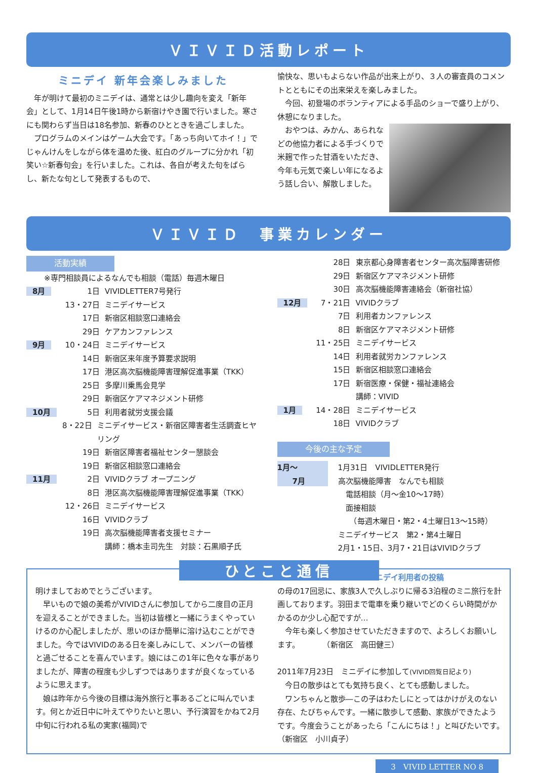ＶＩＶＩＤ活動レポート
ミニデイ 新年会楽しみました
　年が明けて最初のミニデイは、通常とは少し趣向を変え「新年会」として、1月14日午後1時から新宿けやき園で行いました。寒さにも関わらず当日は18名参加、新春のひとときを過ごしました。
　プログラムのメインはゲーム大会です。「あっち向いてホイ！」でじゃんけんをしながら体を温めた後、紅白のグループに分かれ「初笑い☆新春句会」を行いました。これは、各自が考えた句をばらし、新たな句として発表するもので、
愉快な、思いもよらない作品が出来上がり、３人の審査員のコメントとともにその出来栄えを楽しみました。
　今回、初登場のボランティアによる手品のショーで盛り上がり、休憩になりました。
　おやつは、みかん、あられなどの他協力者による手づくりで米麹で作った甘酒をいただき、今年も元気で楽しい年になるよう話し合い、解散しました。
ＶＩＶＩＤ　事業カレンダー
活動実績
※専門相談員によるなんでも相談（電話）毎週木曜日
8月 1日 VIVIDLETTER7号発行
13・27日 ミニデイサービス
17日 新宿区相談窓口連絡会
29日 ケアカンファレンス
9月 10・24日 ミニデイサービス
14日 新宿区来年度予算要求説明
17日 港区高次脳機能障害理解促進事業（TKK）
25日 多摩川乗馬会見学
29日 新宿区ケアマネジメント研修
10月 5日 利用者就労支援会議
8・22日 ミニデイサービス・新宿区障害者生活調査ヒヤリング
19日 新宿区障害者福祉センター懇談会
19日 新宿区相談窓口連絡会
11月 2日 VIVIDクラブ オープニング
8日 港区高次脳機能障害理解促進事業（TKK）
12・26日 ミニデイサービス
16日 VIVIDクラブ
19日 高次脳機能障害者支援セミナー
講師：橋本圭司先生　対談：石黒順子氏
28日 東京都心身障害者センター高次脳障害研修
29日 新宿区ケアマネジメント研修
30日 高次脳機能障害連絡会（新宿社協）
12月 7・21日 VIVIDクラブ
7日 利用者カンファレンス
8日 新宿区ケアマネジメント研修
11・25日 ミニデイサービス
14日 利用者就労カンファレンス
15日 新宿区相談窓口連絡会
17日 新宿医療・保健・福祉連絡会
講師：VIVID
1月 14・28日 ミニデイサービス
18日 VIVIDクラブ
今後の主な予定
1月～
　　7月 1月31日　VIVIDLETTER発行
高次脳機能障害　なんでも相談
　電話相談（月～金10～17時）
　面接相談
　　（毎週木曜日・第2・4土曜日13～15時）
ミニデイサービス　第2・第4土曜日
2月1・15日、3月7・21日はVIVIDクラブ
ひとこと通信 ミニデイ利用者の投稿
明けましておめでとうございます。
　早いもので娘の美希がVIVIDさんに参加してから二度目の正月を迎えることができました。当初は皆様と一緒にうまくやっていけるのか心配しましたが、思いのほか簡単に溶け込むことができました。今ではVIVIDのある日を楽しみにして、メンバーの皆様と過ごせることを喜んでいます。娘にはこの1年に色々な事がありましたが、障害の程度も少しずつではありますが良くなっているように思えます。
　娘は昨年から今後の目標は海外旅行と事あるごとに叫んでいます。何とか近日中に叶えてやりたいと思い、予行演習をかねて2月中旬に行われる私の実家(福岡)で
の母の17回忌に、家族3人で久しぶりに帰る3泊程のミニ旅行を計画しております。羽田まで電車を乗り継いでどのくらい時間がかかるのか少し心配ですが…
　今年も楽しく参加させていただきますので、よろしくお願いします。　　　　（新宿区　高田健三）
2011年7月23日　ミニデイに参加して(VIVID回覧日記より)
　今日の散歩はとても気持ち良く、とても感動しました。
　ワンちゃんと散歩―この子はわたしにとってはかけがえのない存在、たびちゃんです。一緒に散歩して感動、家族ができたようです。今度会うことがあったら「こんにちは！」と叫びたいです。　（新宿区　小川貞子）
3　VIVID LETTER NO 8